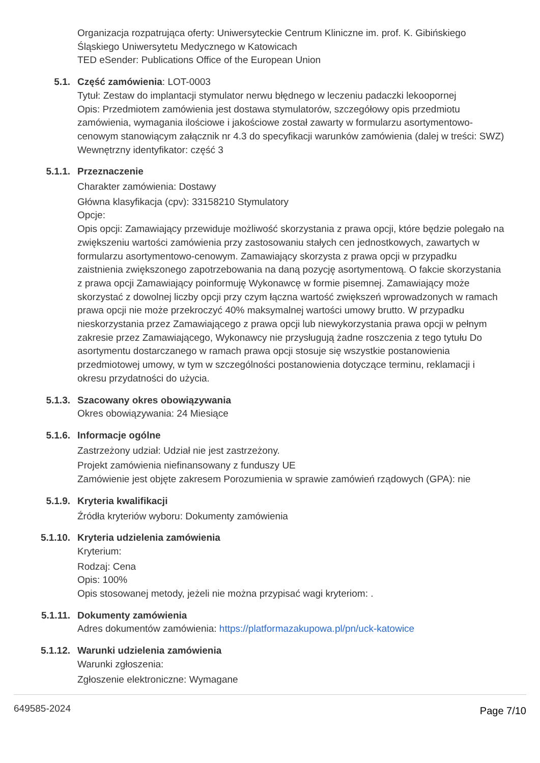Organizacja rozpatrująca oferty: Uniwersyteckie Centrum Kliniczne im. prof. K. Gibińskiego Śląskiego Uniwersytetu Medycznego w Katowicach
TED eSender: Publications Office of the European Union
5.1. Część zamówienia: LOT-0003
Tytuł: Zestaw do implantacji stymulator nerwu błędnego w leczeniu padaczki lekoopornej
Opis: Przedmiotem zamówienia jest dostawa stymulatorów, szczegółowy opis przedmiotu zamówienia, wymagania ilościowe i jakościowe został zawarty w formularzu asortymentowo-cenowym stanowiącym załącznik nr 4.3 do specyfikacji warunków zamówienia (dalej w treści: SWZ)
Wewnętrzny identyfikator: część 3
5.1.1. Przeznaczenie
Charakter zamówienia: Dostawy
Główna klasyfikacja (cpv): 33158210 Stymulatory
Opcje:
Opis opcji: Zamawiający przewiduje możliwość skorzystania z prawa opcji, które będzie polegało na zwiększeniu wartości zamówienia przy zastosowaniu stałych cen jednostkowych, zawartych w formularzu asortymentowo-cenowym. Zamawiający skorzysta z prawa opcji w przypadku zaistnienia zwiększonego zapotrzebowania na daną pozycję asortymentową. O fakcie skorzystania z prawa opcji Zamawiający poinformuję Wykonawcę w formie pisemnej. Zamawiający może skorzystać z dowolnej liczby opcji przy czym łączna wartość zwiększeń wprowadzonych w ramach prawa opcji nie może przekroczyć 40% maksymalnej wartości umowy brutto. W przypadku nieskorzystania przez Zamawiającego z prawa opcji lub niewykorzystania prawa opcji w pełnym zakresie przez Zamawiającego, Wykonawcy nie przysługują żadne roszczenia z tego tytułu Do asortymentu dostarczanego w ramach prawa opcji stosuje się wszystkie postanowienia przedmiotowej umowy, w tym w szczególności postanowienia dotyczące terminu, reklamacji i okresu przydatności do użycia.
5.1.3. Szacowany okres obowiązywania
Okres obowiązywania: 24 Miesiące
5.1.6. Informacje ogólne
Zastrzeżony udział: Udział nie jest zastrzeżony.
Projekt zamówienia niefinansowany z funduszy UE
Zamówienie jest objęte zakresem Porozumienia w sprawie zamówień rządowych (GPA): nie
5.1.9. Kryteria kwalifikacji
Źródła kryteriów wyboru: Dokumenty zamówienia
5.1.10. Kryteria udzielenia zamówienia
Kryterium:
Rodzaj: Cena
Opis: 100%
Opis stosowanej metody, jeżeli nie można przypisać wagi kryteriom: .
5.1.11. Dokumenty zamówienia
Adres dokumentów zamówienia: https://platformazakupowa.pl/pn/uck-katowice
5.1.12. Warunki udzielenia zamówienia
Warunki zgłoszenia:
Zgłoszenie elektroniczne: Wymagane
649585-2024 Page 7/10